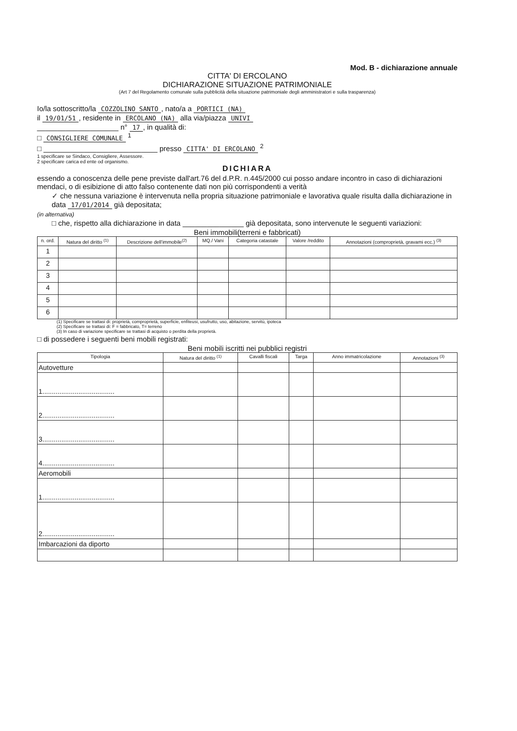Mod. B - dichiarazione annuale
CITTA' DI ERCOLANO
DICHIARAZIONE SITUAZIONE PATRIMONIALE
(Art 7 del Regolamento comunale sulla pubblicità della situazione patrimoniale degli amministratori e sulla trasparenza)
Io/la sottoscritto/la COZZOLINO SANTO, nato/a a PORTICI (NA)
il 19/01/51, residente in ERCOLANO (NA) alla via/piazza UNIVI
____________________ n° 17, in qualità di:
□ CONSIGLIERE COMUNALE <sup>1</sup>
□ ____________________________ presso CITTA' DI ERCOLANO <sup>2</sup>
1 specificare se Sindaco, Consigliere, Assessore.
2 specificare carica ed ente od organismo.
DICHIARA
essendo a conoscenza delle pene previste dall'art.76 del d.P.R. n.445/2000 cui posso andare incontro in caso di dichiarazioni mendaci, o di esibizione di atto falso contenente dati non più corrispondenti a verità
✓ che nessuna variazione è intervenuta nella propria situazione patrimoniale e lavorativa quale risulta dalla dichiarazione in data 17/01/2014 già depositata;
(in alternativa)
□ che, rispetto alla dichiarazione in data _______________ già depositata, sono intervenute le seguenti variazioni:
Beni immobili(terreni e fabbricati)
| n. ord. | Natura del diritto <sup>(1)</sup> | Descrizione dell'immobile<sup>(2)</sup> | MQ./ Vani | Categoria catastale | Valore /reddito | Annotazioni (comproprietà, gravami ecc.) <sup>(3)</sup> |
| --- | --- | --- | --- | --- | --- | --- |
| 1 | | | | | | |
| 2 | | | | | | |
| 3 | | | | | | |
| 4 | | | | | | |
| 5 | | | | | | |
| 6 | | | | | | |
(1) Specificare se trattasi di: proprietà, comproprietà, superficie, enfiteusi, usufrutto, uso, abitazione, servitù, ipoteca
(2) Specificare se trattasi di: F = fabbricato, T= terreno
(3) In caso di variazione specificare se trattasi di acquisto o perdita della proprietà.
□ di possedere i seguenti beni mobili registrati:
Beni mobili iscritti nei pubblici registri
| Tipologia | Natura del diritto <sup>(1)</sup> | Cavalli fiscali | Targa | Anno immatricolazione | Annotazioni <sup>(3)</sup> |
| --- | --- | --- | --- | --- | --- |
| Autovetture | | | | | |
| 1...................................... | | | | | |
| 2...................................... | | | | | |
| 3...................................... | | | | | |
| 4...................................... | | | | | |
| Aeromobili | | | | | |
| 1...................................... | | | | | |
| 2...................................... | | | | | |
| Imbarcazioni da diporto | | | | | |